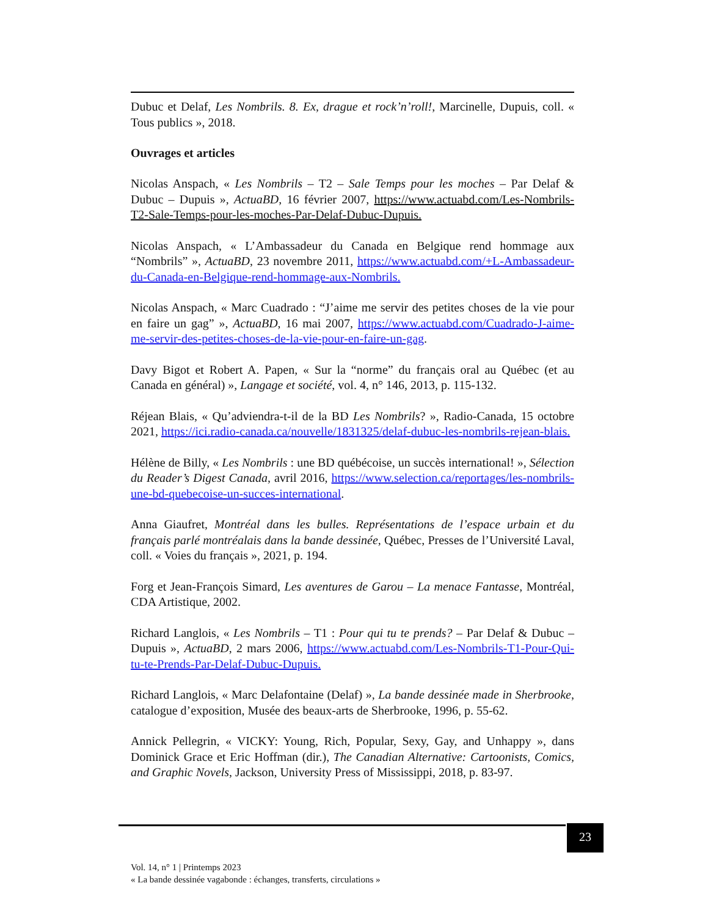Dubuc et Delaf, Les Nombrils. 8. Ex, drague et rock’n’roll!, Marcinelle, Dupuis, coll. « Tous publics », 2018.
Ouvrages et articles
Nicolas Anspach, « Les Nombrils – T2 – Sale Temps pour les moches – Par Delaf & Dubuc – Dupuis », ActuaBD, 16 février 2007, https://www.actuabd.com/Les-Nombrils-T2-Sale-Temps-pour-les-moches-Par-Delaf-Dubuc-Dupuis.
Nicolas Anspach, « L’Ambassadeur du Canada en Belgique rend hommage aux “Nombrils” », ActuaBD, 23 novembre 2011, https://www.actuabd.com/+L-Ambassadeur-du-Canada-en-Belgique-rend-hommage-aux-Nombrils.
Nicolas Anspach, « Marc Cuadrado : “J’aime me servir des petites choses de la vie pour en faire un gag” », ActuaBD, 16 mai 2007, https://www.actuabd.com/Cuadrado-J-aime-me-servir-des-petites-choses-de-la-vie-pour-en-faire-un-gag.
Davy Bigot et Robert A. Papen, « Sur la “norme” du français oral au Québec (et au Canada en général) », Langage et société, vol. 4, n° 146, 2013, p. 115-132.
Réjean Blais, « Qu’adviendra-t-il de la BD Les Nombrils? », Radio-Canada, 15 octobre 2021, https://ici.radio-canada.ca/nouvelle/1831325/delaf-dubuc-les-nombrils-rejean-blais.
Hélène de Billy, « Les Nombrils : une BD québécoise, un succès international! », Sélection du Reader’s Digest Canada, avril 2016, https://www.selection.ca/reportages/les-nombrils-une-bd-quebecoise-un-succes-international.
Anna Giaufret, Montréal dans les bulles. Représentations de l’espace urbain et du français parlé montréalais dans la bande dessinée, Québec, Presses de l’Université Laval, coll. « Voies du français », 2021, p. 194.
Forg et Jean-François Simard, Les aventures de Garou – La menace Fantasse, Montréal, CDA Artistique, 2002.
Richard Langlois, « Les Nombrils – T1 : Pour qui tu te prends? – Par Delaf & Dubuc – Dupuis », ActuaBD, 2 mars 2006, https://www.actuabd.com/Les-Nombrils-T1-Pour-Qui-tu-te-Prends-Par-Delaf-Dubuc-Dupuis.
Richard Langlois, « Marc Delafontaine (Delaf) », La bande dessinée made in Sherbrooke, catalogue d’exposition, Musée des beaux-arts de Sherbrooke, 1996, p. 55-62.
Annick Pellegrin, « VICKY: Young, Rich, Popular, Sexy, Gay, and Unhappy », dans Dominick Grace et Eric Hoffman (dir.), The Canadian Alternative: Cartoonists, Comics, and Graphic Novels, Jackson, University Press of Mississippi, 2018, p. 83-97.
23
Vol. 14, n° 1 | Printemps 2023
« La bande dessinée vagabonde : échanges, transferts, circulations »